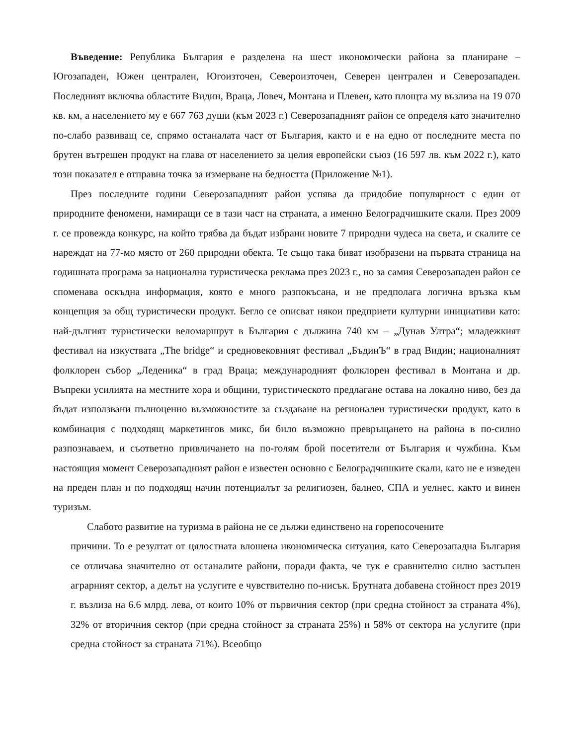Въведение: Република България е разделена на шест икономически района за планиране – Югозападен, Южен централен, Югоизточен, Североизточен, Северен централен и Северозападен. Последният включва областите Видин, Враца, Ловеч, Монтана и Плевен, като площта му възлиза на 19 070 кв. км, а населението му е 667 763 души (към 2023 г.) Северозападният район се определя като значително по-слабо развиващ се, спрямо останалата част от България, както и е на едно от последните места по брутен вътрешен продукт на глава от населението за целия европейски съюз (16 597 лв. към 2022 г.), като този показател е отправна точка за измерване на бедността (Приложение №1).
През последните години Северозападният район успява да придобие популярност с един от природните феномени, намиращи се в тази част на страната, а именно Белоградчишките скали. През 2009 г. се провежда конкурс, на който трябва да бъдат избрани новите 7 природни чудеса на света, и скалите се нареждат на 77-мо място от 260 природни обекта. Те също така биват изобразени на първата страница на годишната програма за национална туристическа реклама през 2023 г., но за самия Северозападен район се споменава оскъдна информация, която е много разпокъсана, и не предполага логична връзка към концепция за общ туристически продукт. Бегло се описват някои предприети културни инициативи като: най-дългият туристически веломаршрут в България с дължина 740 км – „Дунав Ултра“; младежкият фестивал на изкуствата „The bridge“ и средновековният фестивал „БъдинЪ“ в град Видин; националният фолклорен събор „Леденика“ в град Враца; международният фолклорен фестивал в Монтана и др. Въпреки усилията на местните хора и общини, туристическото предлагане остава на локално ниво, без да бъдат използвани пълноценно възможностите за създаване на регионален туристически продукт, като в комбинация с подходящ маркетингов микс, би било възможно превръщането на района в по-силно разпознаваем, и съответно привличането на по-голям брой посетители от България и чужбина. Към настоящия момент Северозападният район е известен основно с Белоградчишките скали, като не е изведен на преден план и по подходящ начин потенциалът за религиозен, балнео, СПА и уелнес, както и винен туризъм.
Слабото развитие на туризма в района не се дължи единствено на горепосочените
причини. То е резултат от цялостната влошена икономическа ситуация, като Северозападна България се отличава значително от останалите райони, поради факта, че тук е сравнително силно застъпен аграрният сектор, а делът на услугите е чувствително по-нисък. Брутната добавена стойност през 2019 г. възлиза на 6.6 млрд. лева, от които 10% от първичния сектор (при средна стойност за страната 4%), 32% от вторичния сектор (при средна стойност за страната 25%) и 58% от сектора на услугите (при средна стойност за страната 71%). Всеобщо